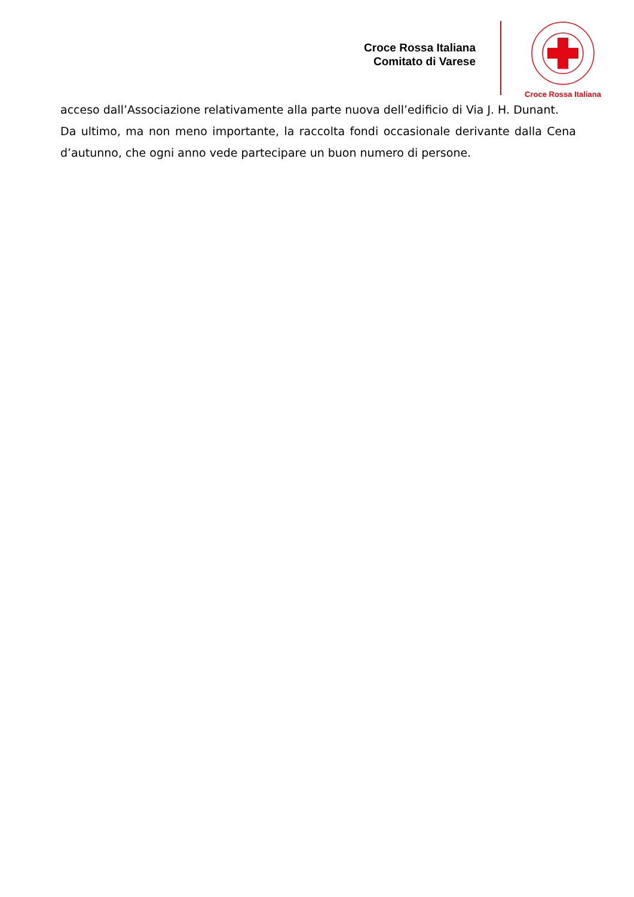Croce Rossa Italiana
Comitato di Varese
Croce Rossa Italiana
acceso dall’Associazione relativamente alla parte nuova dell’edificio di Via J. H. Dunant.
Da ultimo, ma non meno importante, la raccolta fondi occasionale derivante dalla Cena d’autunno, che ogni anno vede partecipare un buon numero di persone.